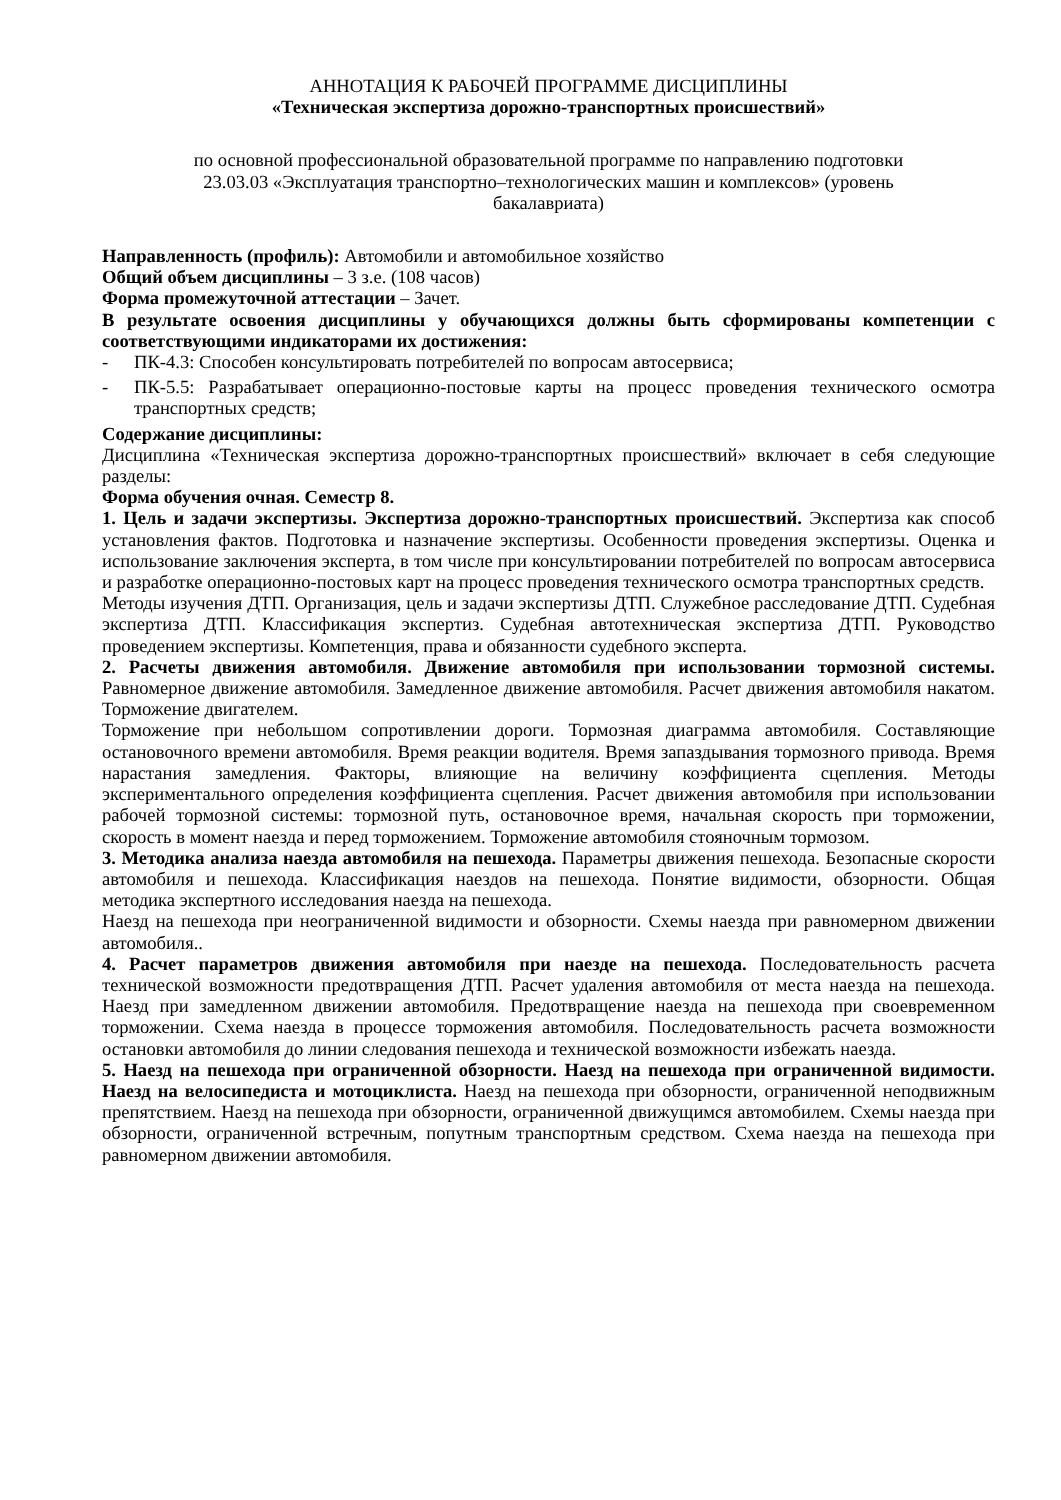АННОТАЦИЯ К РАБОЧЕЙ ПРОГРАММЕ ДИСЦИПЛИНЫ
«Техническая экспертиза дорожно-транспортных происшествий»
по основной профессиональной образовательной программе по направлению подготовки
23.03.03 «Эксплуатация транспортно–технологических машин и комплексов» (уровень
бакалавриата)
Направленность (профиль): Автомобили и автомобильное хозяйство
Общий объем дисциплины – 3 з.е. (108 часов)
Форма промежуточной аттестации – Зачет.
В результате освоения дисциплины у обучающихся должны быть сформированы компетенции с соответствующими индикаторами их достижения:
- ПК-4.3: Способен консультировать потребителей по вопросам автосервиса;
- ПК-5.5: Разрабатывает операционно-постовые карты на процесс проведения технического осмотра транспортных средств;
Содержание дисциплины:
Дисциплина «Техническая экспертиза дорожно-транспортных происшествий» включает в себя следующие разделы:
Форма обучения очная. Семестр 8.
1. Цель и задачи экспертизы. Экспертиза дорожно-транспортных происшествий. Экспертиза как способ установления фактов. Подготовка и назначение экспертизы. Особенности проведения экспертизы. Оценка и использование заключения эксперта, в том числе при консультировании потребителей по вопросам автосервиса и разработке операционно-постовых карт на процесс проведения технического осмотра транспортных средств.
Методы изучения ДТП. Организация, цель и задачи экспертизы ДТП. Служебное расследование ДТП. Судебная экспертиза ДТП. Классификация экспертиз. Судебная автотехническая экспертиза ДТП. Руководство проведением экспертизы. Компетенция, права и обязанности судебного эксперта.
2. Расчеты движения автомобиля. Движение автомобиля при использовании тормозной системы. Равномерное движение автомобиля. Замедленное движение автомобиля. Расчет движения автомобиля накатом. Торможение двигателем.
Торможение при небольшом сопротивлении дороги. Тормозная диаграмма автомобиля. Составляющие остановочного времени автомобиля. Время реакции водителя. Время запаздывания тормозного привода. Время нарастания замедления. Факторы, влияющие на величину коэффициента сцепления. Методы экспериментального определения коэффициента сцепления. Расчет движения автомобиля при использовании рабочей тормозной системы: тормозной путь, остановочное время, начальная скорость при торможении, скорость в момент наезда и перед торможением. Торможение автомобиля стояночным тормозом.
3. Методика анализа наезда автомобиля на пешехода. Параметры движения пешехода. Безопасные скорости автомобиля и пешехода. Классификация наездов на пешехода. Понятие видимости, обзорности. Общая методика экспертного исследования наезда на пешехода.
Наезд на пешехода при неограниченной видимости и обзорности. Схемы наезда при равномерном движении автомобиля..
4. Расчет параметров движения автомобиля при наезде на пешехода. Последовательность расчета технической возможности предотвращения ДТП. Расчет удаления автомобиля от места наезда на пешехода. Наезд при замедленном движении автомобиля. Предотвращение наезда на пешехода при своевременном торможении. Схема наезда в процессе торможения автомобиля. Последовательность расчета возможности остановки автомобиля до линии следования пешехода и технической возможности избежать наезда.
5. Наезд на пешехода при ограниченной обзорности. Наезд на пешехода при ограниченной видимости. Наезд на велосипедиста и мотоциклиста. Наезд на пешехода при обзорности, ограниченной неподвижным препятствием. Наезд на пешехода при обзорности, ограниченной движущимся автомобилем. Схемы наезда при обзорности, ограниченной встречным, попутным транспортным средством. Схема наезда на пешехода при равномерном движении автомобиля.